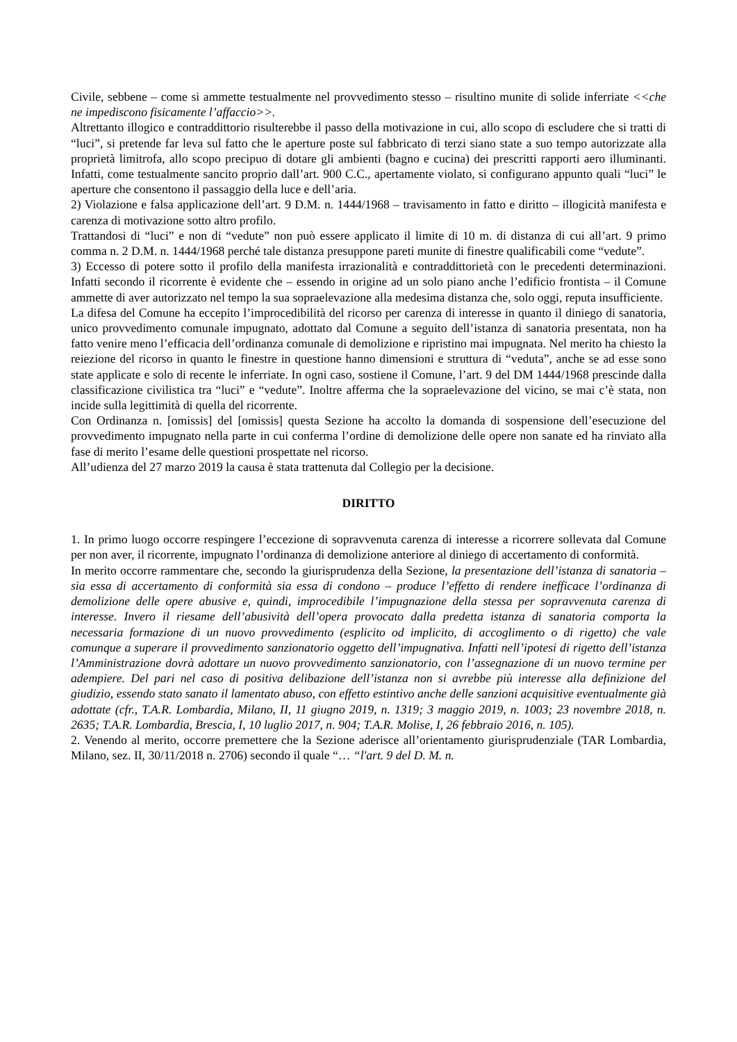Civile, sebbene – come si ammette testualmente nel provvedimento stesso – risultino munite di solide inferriate <<che ne impediscono fisicamente l’affaccio>>.
Altrettanto illogico e contraddittorio risulterebbe il passo della motivazione in cui, allo scopo di escludere che si tratti di “luci”, si pretende far leva sul fatto che le aperture poste sul fabbricato di terzi siano state a suo tempo autorizzate alla proprietà limitrofa, allo scopo precipuo di dotare gli ambienti (bagno e cucina) dei prescritti rapporti aero illuminanti. Infatti, come testualmente sancito proprio dall’art. 900 C.C., apertamente violato, si configurano appunto quali “luci” le aperture che consentono il passaggio della luce e dell’aria.
2) Violazione e falsa applicazione dell’art. 9 D.M. n. 1444/1968 – travisamento in fatto e diritto – illogicità manifesta e carenza di motivazione sotto altro profilo.
Trattandosi di “luci” e non di “vedute” non può essere applicato il limite di 10 m. di distanza di cui all’art. 9 primo comma n. 2 D.M. n. 1444/1968 perché tale distanza presuppone pareti munite di finestre qualificabili come “vedute”.
3) Eccesso di potere sotto il profilo della manifesta irrazionalità e contraddittorietà con le precedenti determinazioni. Infatti secondo il ricorrente è evidente che – essendo in origine ad un solo piano anche l’edificio frontista – il Comune ammette di aver autorizzato nel tempo la sua sopraelevazione alla medesima distanza che, solo oggi, reputa insufficiente.
La difesa del Comune ha eccepito l’improcedibilità del ricorso per carenza di interesse in quanto il diniego di sanatoria, unico provvedimento comunale impugnato, adottato dal Comune a seguito dell’istanza di sanatoria presentata, non ha fatto venire meno l’efficacia dell’ordinanza comunale di demolizione e ripristino mai impugnata. Nel merito ha chiesto la reiezione del ricorso in quanto le finestre in questione hanno dimensioni e struttura di “veduta”, anche se ad esse sono state applicate e solo di recente le inferriate. In ogni caso, sostiene il Comune, l’art. 9 del DM 1444/1968 prescinde dalla classificazione civilistica tra “luci” e “vedute”. Inoltre afferma che la sopraelevazione del vicino, se mai c’è stata, non incide sulla legittimità di quella del ricorrente.
Con Ordinanza n. [omissis] del [omissis] questa Sezione ha accolto la domanda di sospensione dell’esecuzione del provvedimento impugnato nella parte in cui conferma l’ordine di demolizione delle opere non sanate ed ha rinviato alla fase di merito l’esame delle questioni prospettate nel ricorso.
All’udienza del 27 marzo 2019 la causa è stata trattenuta dal Collegio per la decisione.
DIRITTO
1. In primo luogo occorre respingere l’eccezione di sopravvenuta carenza di interesse a ricorrere sollevata dal Comune per non aver, il ricorrente, impugnato l’ordinanza di demolizione anteriore al diniego di accertamento di conformità.
In merito occorre rammentare che, secondo la giurisprudenza della Sezione, la presentazione dell’istanza di sanatoria – sia essa di accertamento di conformità sia essa di condono – produce l’effetto di rendere inefficace l’ordinanza di demolizione delle opere abusive e, quindi, improcedibile l’impugnazione della stessa per sopravvenuta carenza di interesse. Invero il riesame dell’abusività dell’opera provocato dalla predetta istanza di sanatoria comporta la necessaria formazione di un nuovo provvedimento (esplicito od implicito, di accoglimento o di rigetto) che vale comunque a superare il provvedimento sanzionatorio oggetto dell’impugnativa. Infatti nell’ipotesi di rigetto dell’istanza l’Amministrazione dovrà adottare un nuovo provvedimento sanzionatorio, con l’assegnazione di un nuovo termine per adempiere. Del pari nel caso di positiva delibazione dell’istanza non si avrebbe più interesse alla definizione del giudizio, essendo stato sanato il lamentato abuso, con effetto estintivo anche delle sanzioni acquisitive eventualmente già adottate (cfr., T.A.R. Lombardia, Milano, II, 11 giugno 2019, n. 1319; 3 maggio 2019, n. 1003; 23 novembre 2018, n. 2635; T.A.R. Lombardia, Brescia, I, 10 luglio 2017, n. 904; T.A.R. Molise, I, 26 febbraio 2016, n. 105).
2. Venendo al merito, occorre premettere che la Sezione aderisce all’orientamento giurisprudenziale (TAR Lombardia, Milano, sez. II, 30/11/2018 n. 2706) secondo il quale “… “l'art. 9 del D. M. n.